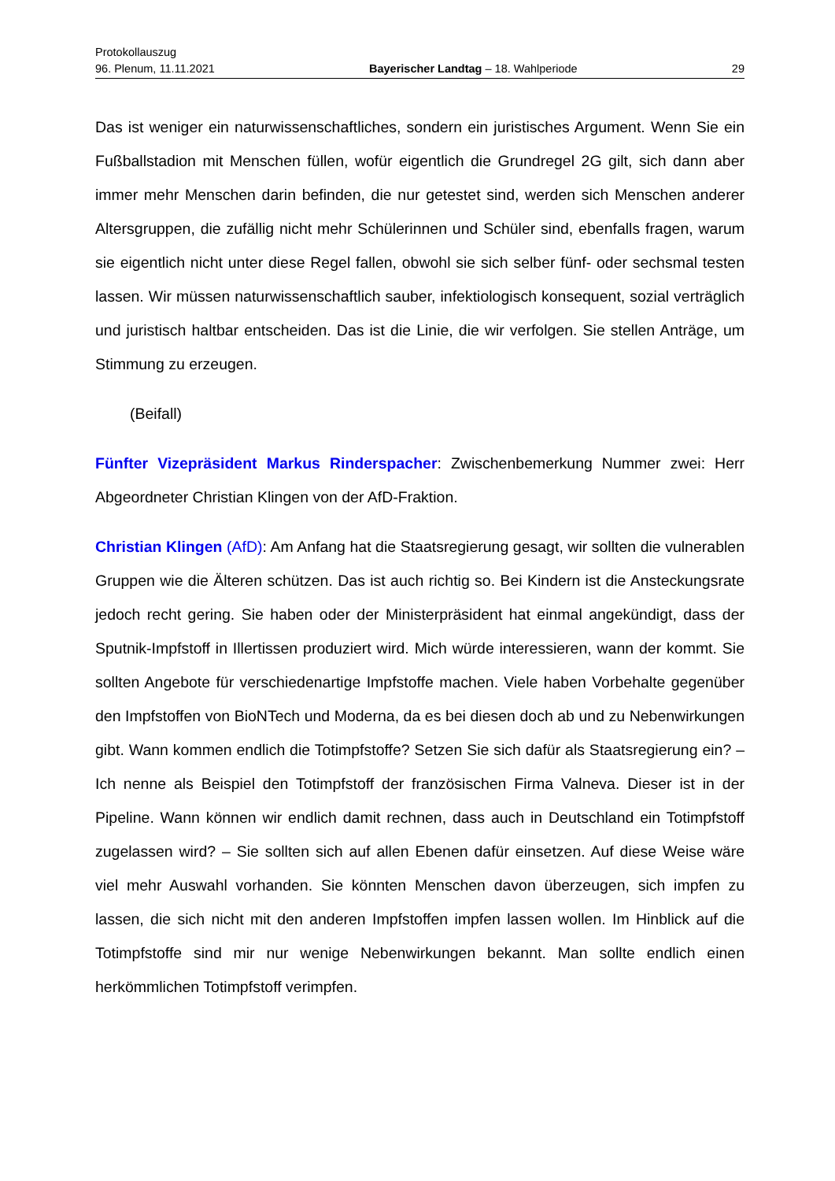Protokollauszug
96. Plenum, 11.11.2021 Bayerischer Landtag – 18. Wahlperiode 29
Das ist weniger ein naturwissenschaftliches, sondern ein juristisches Argument. Wenn Sie ein Fußballstadion mit Menschen füllen, wofür eigentlich die Grundregel 2G gilt, sich dann aber immer mehr Menschen darin befinden, die nur getestet sind, werden sich Menschen anderer Altersgruppen, die zufällig nicht mehr Schülerinnen und Schüler sind, ebenfalls fragen, warum sie eigentlich nicht unter diese Regel fallen, obwohl sie sich selber fünf- oder sechsmal testen lassen. Wir müssen naturwissenschaftlich sauber, infektiologisch konsequent, sozial verträglich und juristisch haltbar entscheiden. Das ist die Linie, die wir verfolgen. Sie stellen Anträge, um Stimmung zu erzeugen.
(Beifall)
Fünfter Vizepräsident Markus Rinderspacher: Zwischenbemerkung Nummer zwei: Herr Abgeordneter Christian Klingen von der AfD-Fraktion.
Christian Klingen (AfD): Am Anfang hat die Staatsregierung gesagt, wir sollten die vulnerablen Gruppen wie die Älteren schützen. Das ist auch richtig so. Bei Kindern ist die Ansteckungsrate jedoch recht gering. Sie haben oder der Ministerpräsident hat einmal angekündigt, dass der Sputnik-Impfstoff in Illertissen produziert wird. Mich würde interessieren, wann der kommt. Sie sollten Angebote für verschiedenartige Impfstoffe machen. Viele haben Vorbehalte gegenüber den Impfstoffen von BioNTech und Moderna, da es bei diesen doch ab und zu Nebenwirkungen gibt. Wann kommen endlich die Totimpfstoffe? Setzen Sie sich dafür als Staatsregierung ein? – Ich nenne als Beispiel den Totimpfstoff der französischen Firma Valneva. Dieser ist in der Pipeline. Wann können wir endlich damit rechnen, dass auch in Deutschland ein Totimpfstoff zugelassen wird? – Sie sollten sich auf allen Ebenen dafür einsetzen. Auf diese Weise wäre viel mehr Auswahl vorhanden. Sie könnten Menschen davon überzeugen, sich impfen zu lassen, die sich nicht mit den anderen Impfstoffen impfen lassen wollen. Im Hinblick auf die Totimpfstoffe sind mir nur wenige Nebenwirkungen bekannt. Man sollte endlich einen herkömmlichen Totimpfstoff verimpfen.